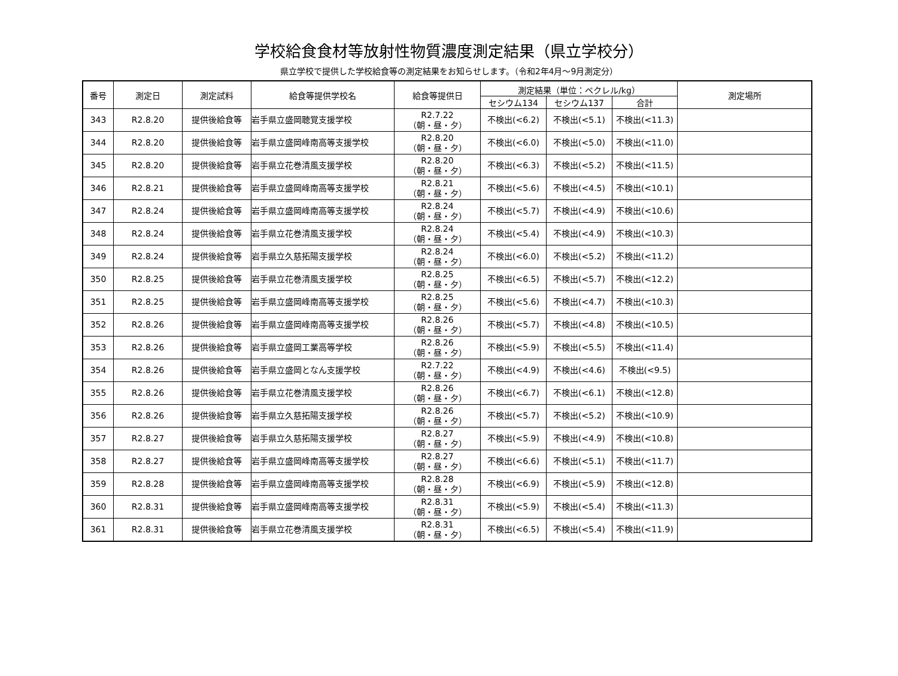学校給食食材等放射性物質濃度測定結果（県立学校分）
県立学校で提供した学校給食等の測定結果をお知らせします。（令和2年4月～9月測定分）
| 番号 | 測定日 | 測定試料 | 給食等提供学校名 | 給食等提供日 | 測定結果（単位：ベクレル/kg） | | | 測定場所 |
| --- | --- | --- | --- | --- | --- | --- | --- | --- |
| | | | | | セシウム134 | セシウム137 | 合計 | |
| 343 | R2.8.20 | 提供後給食等 | 岩手県立盛岡聴覚支援学校 | R2.7.22 （朝・昼・夕） | 不検出(<6.2) | 不検出(<5.1) | 不検出(<11.3) | |
| 344 | R2.8.20 | 提供後給食等 | 岩手県立盛岡峰南高等支援学校 | R2.8.20 （朝・昼・夕） | 不検出(<6.0) | 不検出(<5.0) | 不検出(<11.0) | |
| 345 | R2.8.20 | 提供後給食等 | 岩手県立花巻清風支援学校 | R2.8.20 （朝・昼・夕） | 不検出(<6.3) | 不検出(<5.2) | 不検出(<11.5) | |
| 346 | R2.8.21 | 提供後給食等 | 岩手県立盛岡峰南高等支援学校 | R2.8.21 （朝・昼・夕） | 不検出(<5.6) | 不検出(<4.5) | 不検出(<10.1) | |
| 347 | R2.8.24 | 提供後給食等 | 岩手県立盛岡峰南高等支援学校 | R2.8.24 （朝・昼・夕） | 不検出(<5.7) | 不検出(<4.9) | 不検出(<10.6) | |
| 348 | R2.8.24 | 提供後給食等 | 岩手県立花巻清風支援学校 | R2.8.24 （朝・昼・夕） | 不検出(<5.4) | 不検出(<4.9) | 不検出(<10.3) | |
| 349 | R2.8.24 | 提供後給食等 | 岩手県立久慈拓陽支援学校 | R2.8.24 （朝・昼・夕） | 不検出(<6.0) | 不検出(<5.2) | 不検出(<11.2) | |
| 350 | R2.8.25 | 提供後給食等 | 岩手県立花巻清風支援学校 | R2.8.25 （朝・昼・夕） | 不検出(<6.5) | 不検出(<5.7) | 不検出(<12.2) | |
| 351 | R2.8.25 | 提供後給食等 | 岩手県立盛岡峰南高等支援学校 | R2.8.25 （朝・昼・夕） | 不検出(<5.6) | 不検出(<4.7) | 不検出(<10.3) | |
| 352 | R2.8.26 | 提供後給食等 | 岩手県立盛岡峰南高等支援学校 | R2.8.26 （朝・昼・夕） | 不検出(<5.7) | 不検出(<4.8) | 不検出(<10.5) | |
| 353 | R2.8.26 | 提供後給食等 | 岩手県立盛岡工業高等学校 | R2.8.26 （朝・昼・夕） | 不検出(<5.9) | 不検出(<5.5) | 不検出(<11.4) | |
| 354 | R2.8.26 | 提供後給食等 | 岩手県立盛岡となん支援学校 | R2.7.22 （朝・昼・夕） | 不検出(<4.9) | 不検出(<4.6) | 不検出(<9.5) | |
| 355 | R2.8.26 | 提供後給食等 | 岩手県立花巻清風支援学校 | R2.8.26 （朝・昼・夕） | 不検出(<6.7) | 不検出(<6.1) | 不検出(<12.8) | |
| 356 | R2.8.26 | 提供後給食等 | 岩手県立久慈拓陽支援学校 | R2.8.26 （朝・昼・夕） | 不検出(<5.7) | 不検出(<5.2) | 不検出(<10.9) | |
| 357 | R2.8.27 | 提供後給食等 | 岩手県立久慈拓陽支援学校 | R2.8.27 （朝・昼・夕） | 不検出(<5.9) | 不検出(<4.9) | 不検出(<10.8) | |
| 358 | R2.8.27 | 提供後給食等 | 岩手県立盛岡峰南高等支援学校 | R2.8.27 （朝・昼・夕） | 不検出(<6.6) | 不検出(<5.1) | 不検出(<11.7) | |
| 359 | R2.8.28 | 提供後給食等 | 岩手県立盛岡峰南高等支援学校 | R2.8.28 （朝・昼・夕） | 不検出(<6.9) | 不検出(<5.9) | 不検出(<12.8) | |
| 360 | R2.8.31 | 提供後給食等 | 岩手県立盛岡峰南高等支援学校 | R2.8.31 （朝・昼・夕） | 不検出(<5.9) | 不検出(<5.4) | 不検出(<11.3) | |
| 361 | R2.8.31 | 提供後給食等 | 岩手県立花巻清風支援学校 | R2.8.31 （朝・昼・夕） | 不検出(<6.5) | 不検出(<5.4) | 不検出(<11.9) | |